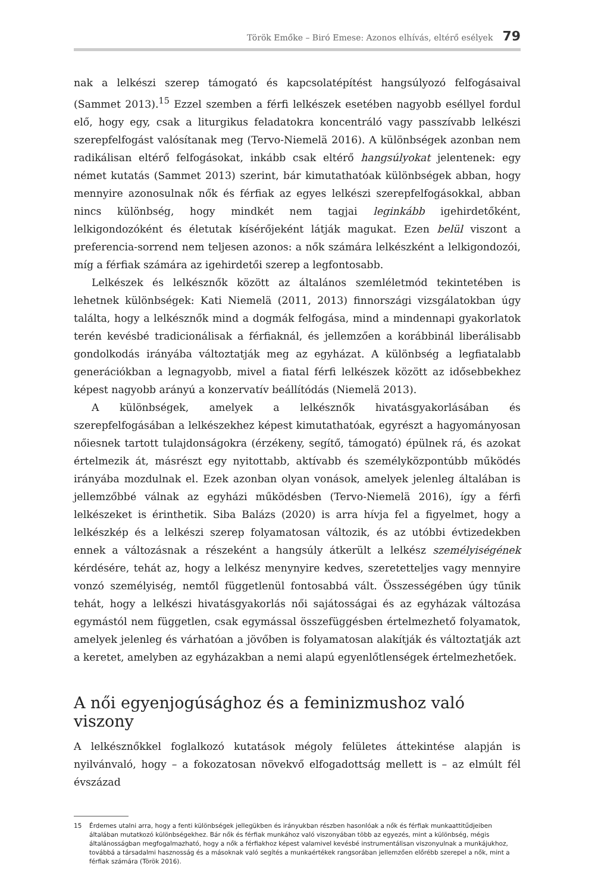Török Emőke – Biró Emese: Azonos elhívás, eltérő esélyek 79
nak a lelkészi szerep támogató és kapcsolatépítést hangsúlyozó felfogásaival (Sammet 2013).<sup>15</sup> Ezzel szemben a férfi lelkészek esetében nagyobb eséllyel fordul elő, hogy egy, csak a liturgikus feladatokra koncentráló vagy passzívabb lelkészi szerepfelfogást valósítanak meg (Tervo-Niemelä 2016). A különbségek azonban nem radikálisan eltérő felfogásokat, inkább csak eltérő hangsúlyokat jelentenek: egy német kutatás (Sammet 2013) szerint, bár kimutathatóak különbségek abban, hogy mennyire azonosulnak nők és férfiak az egyes lelkészi szerepfelfogásokkal, abban nincs különbség, hogy mindkét nem tagjai leginkább igehirdetőként, lelkigondozóként és életutak kísérőjeként látják magukat. Ezen belül viszont a preferencia-sorrend nem teljesen azonos: a nők számára lelkészként a lelkigondozói, míg a férfiak számára az igehirdetői szerep a legfontosabb.
Lelkészek és lelkésznők között az általános szemléletmód tekintetében is lehetnek különbségek: Kati Niemelä (2011, 2013) finnországi vizsgálatokban úgy találta, hogy a lelkésznők mind a dogmák felfogása, mind a mindennapi gyakorlatok terén kevésbé tradicionálisak a férfiaknál, és jellemzően a korábbinál liberálisabb gondolkodás irányába változtatják meg az egyházat. A különbség a legfiatalabb generációkban a legnagyobb, mivel a fiatal férfi lelkészek között az idősebbekhez képest nagyobb arányú a konzervatív beállítódás (Niemelä 2013).
A különbségek, amelyek a lelkésznők hivatásgyakorlásában és szerepfelfogásában a lelkészekhez képest kimutathatóak, egyrészt a hagyományosan nőiesnek tartott tulajdonságokra (érzékeny, segítő, támogató) épülnek rá, és azokat értelmezik át, másrészt egy nyitottabb, aktívabb és személyközpontúbb működés irányába mozdulnak el. Ezek azonban olyan vonások, amelyek jelenleg általában is jellemzőbbé válnak az egyházi működésben (Tervo-Niemelä 2016), így a férfi lelkészeket is érinthetik. Siba Balázs (2020) is arra hívja fel a figyelmet, hogy a lelkészkép és a lelkészi szerep folyamatosan változik, és az utóbbi évtizedekben ennek a változásnak a részeként a hangsúly átkerült a lelkész személyiségének kérdésére, tehát az, hogy a lelkész menynyire kedves, szeretetteljes vagy mennyire vonzó személyiség, nemtől függetlenül fontosabbá vált. Összességében úgy tűnik tehát, hogy a lelkészi hivatásgyakorlás női sajátosságai és az egyházak változása egymástól nem független, csak egymással összefüggésben értelmezhető folyamatok, amelyek jelenleg és várhatóan a jövőben is folyamatosan alakítják és változtatják azt a keretet, amelyben az egyházakban a nemi alapú egyenlőtlenségek értelmezhetőek.
A női egyenjogúsághoz és a feminizmushoz való viszony
A lelkésznőkkel foglalkozó kutatások mégoly felületes áttekintése alapján is nyilvánvaló, hogy – a fokozatosan növekvő elfogadottság mellett is – az elmúlt fél évszázad
15 Érdemes utalni arra, hogy a fenti különbségek jellegükben és irányukban részben hasonlóak a nők és férfiak munkaattitűdjeiben általában mutatkozó különbségekhez. Bár nők és férfiak munkához való viszonyában több az egyezés, mint a különbség, mégis általánosságban megfogalmazható, hogy a nők a férfiakhoz képest valamivel kevésbé instrumentálisan viszonyulnak a munkájukhoz, továbbá a társadalmi hasznosság és a másoknak való segítés a munkaértékek rangsorában jellemzően előrébb szerepel a nők, mint a férfiak számára (Török 2016).